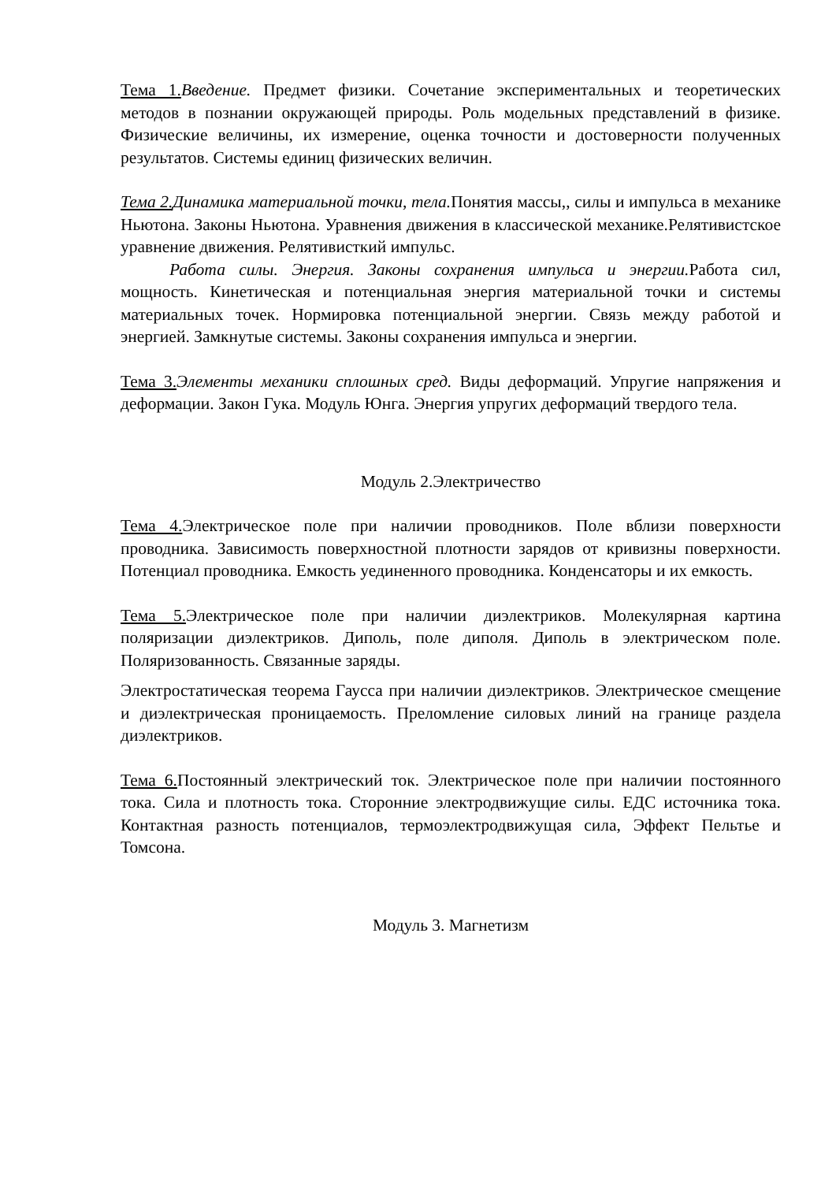Тема 1. Введение. Предмет физики. Сочетание экспериментальных и теоретических методов в познании окружающей природы. Роль модельных представлений в физике. Физические величины, их измерение, оценка точности и достоверности полученных результатов. Системы единиц физических величин.
Тема 2. Динамика материальной точки, тела. Понятия массы,, силы и импульса в механике Ньютона. Законы Ньютона. Уравнения движения в классической механике.Релятивистское уравнение движения. Релятивисткий импульс.
Работа силы. Энергия. Законы сохранения импульса и энергии. Работа сил, мощность. Кинетическая и потенциальная энергия материальной точки и системы материальных точек. Нормировка потенциальной энергии. Связь между работой и энергией. Замкнутые системы. Законы сохранения импульса и энергии.
Тема 3. Элементы механики сплошных сред. Виды деформаций. Упругие напряжения и деформации. Закон Гука. Модуль Юнга. Энергия упругих деформаций твердого тела.
Модуль 2.Электричество
Тема 4. Электрическое поле при наличии проводников. Поле вблизи поверхности проводника. Зависимость поверхностной плотности зарядов от кривизны поверхности. Потенциал проводника. Емкость уединенного проводника. Конденсаторы и их емкость.
Тема 5. Электрическое поле при наличии диэлектриков. Молекулярная картина поляризации диэлектриков. Диполь, поле диполя. Диполь в электрическом поле. Поляризованность. Связанные заряды.
Электростатическая теорема Гаусса при наличии диэлектриков. Электрическое смещение и диэлектрическая проницаемость. Преломление силовых линий на границе раздела диэлектриков.
Тема 6. Постоянный электрический ток. Электрическое поле при наличии постоянного тока. Сила и плотность тока. Сторонние электродвижущие силы. ЕДС источника тока. Контактная разность потенциалов, термоэлектродвижущая сила, Эффект Пельтье и Томсона.
Модуль 3. Магнетизм